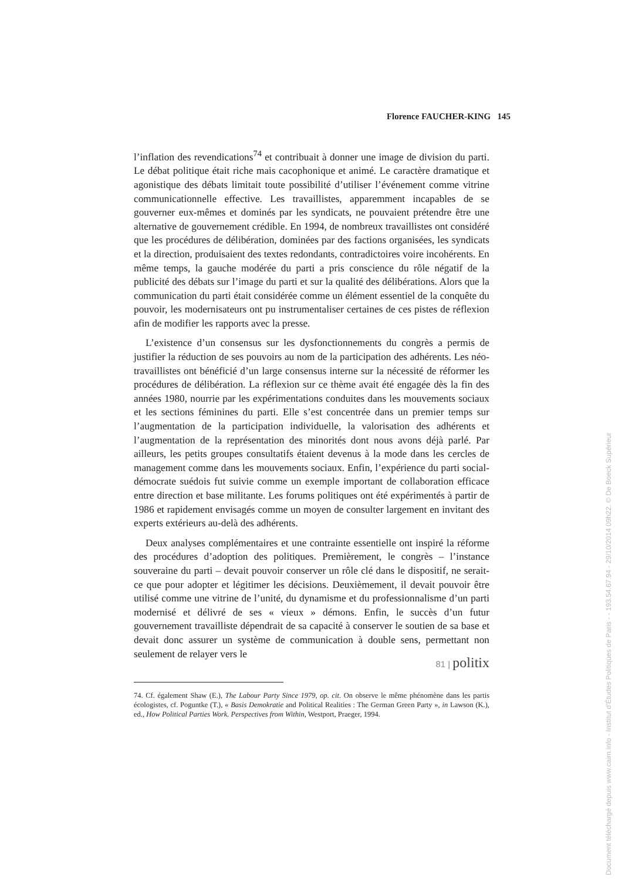Florence FAUCHER-KING 145
l’inflation des revendications<sup>74</sup> et contribuait à donner une image de division du parti. Le débat politique était riche mais cacophonique et animé. Le caractère dramatique et agonistique des débats limitait toute possibilité d’utiliser l’événement comme vitrine communicationnelle effective. Les travaillistes, apparemment incapables de se gouverner eux-mêmes et dominés par les syndicats, ne pouvaient prétendre être une alternative de gouvernement crédible. En 1994, de nombreux travaillistes ont considéré que les procédures de délibération, dominées par des factions organisées, les syndicats et la direction, produisaient des textes redondants, contradictoires voire incohérents. En même temps, la gauche modérée du parti a pris conscience du rôle négatif de la publicité des débats sur l’image du parti et sur la qualité des délibérations. Alors que la communication du parti était considérée comme un élément essentiel de la conquête du pouvoir, les modernisateurs ont pu instrumentaliser certaines de ces pistes de réflexion afin de modifier les rapports avec la presse.
L’existence d’un consensus sur les dysfonctionnements du congrès a permis de justifier la réduction de ses pouvoirs au nom de la participation des adhérents. Les néo-travaillistes ont bénéficié d’un large consensus interne sur la nécessité de réformer les procédures de délibération. La réflexion sur ce thème avait été engagée dès la fin des années 1980, nourrie par les expérimentations conduites dans les mouvements sociaux et les sections féminines du parti. Elle s’est concentrée dans un premier temps sur l’augmentation de la participation individuelle, la valorisation des adhérents et l’augmentation de la représentation des minorités dont nous avons déjà parlé. Par ailleurs, les petits groupes consultatifs étaient devenus à la mode dans les cercles de management comme dans les mouvements sociaux. Enfin, l’expérience du parti social-démocrate suédois fut suivie comme un exemple important de collaboration efficace entre direction et base militante. Les forums politiques ont été expérimentés à partir de 1986 et rapidement envisagés comme un moyen de consulter largement en invitant des experts extérieurs au-delà des adhérents.
Deux analyses complémentaires et une contrainte essentielle ont inspiré la réforme des procédures d’adoption des politiques. Premièrement, le congrès – l’instance souveraine du parti – devait pouvoir conserver un rôle clé dans le dispositif, ne serait-ce que pour adopter et légitimer les décisions. Deuxièmement, il devait pouvoir être utilisé comme une vitrine de l’unité, du dynamisme et du professionnalisme d’un parti modernisé et délivré de ses « vieux » démons. Enfin, le succès d’un futur gouvernement travailliste dépendrait de sa capacité à conserver le soutien de sa base et devait donc assurer un système de communication à double sens, permettant non seulement de relayer vers le
74. Cf. également Shaw (E.), The Labour Party Since 1979, op. cit. On observe le même phénomène dans les partis écologistes, cf. Poguntke (T.), « Basis Demokratie and Political Realities : The German Green Party », in Lawson (K.), ed., How Political Parties Work. Perspectives from Within, Westport, Praeger, 1994.
81 | politix
Document téléchargé depuis www.cairn.info - Institut d'Études Politiques de Paris - - 193.54.67.94 - 29/10/2014 09h22. © De Boeck Supérieur